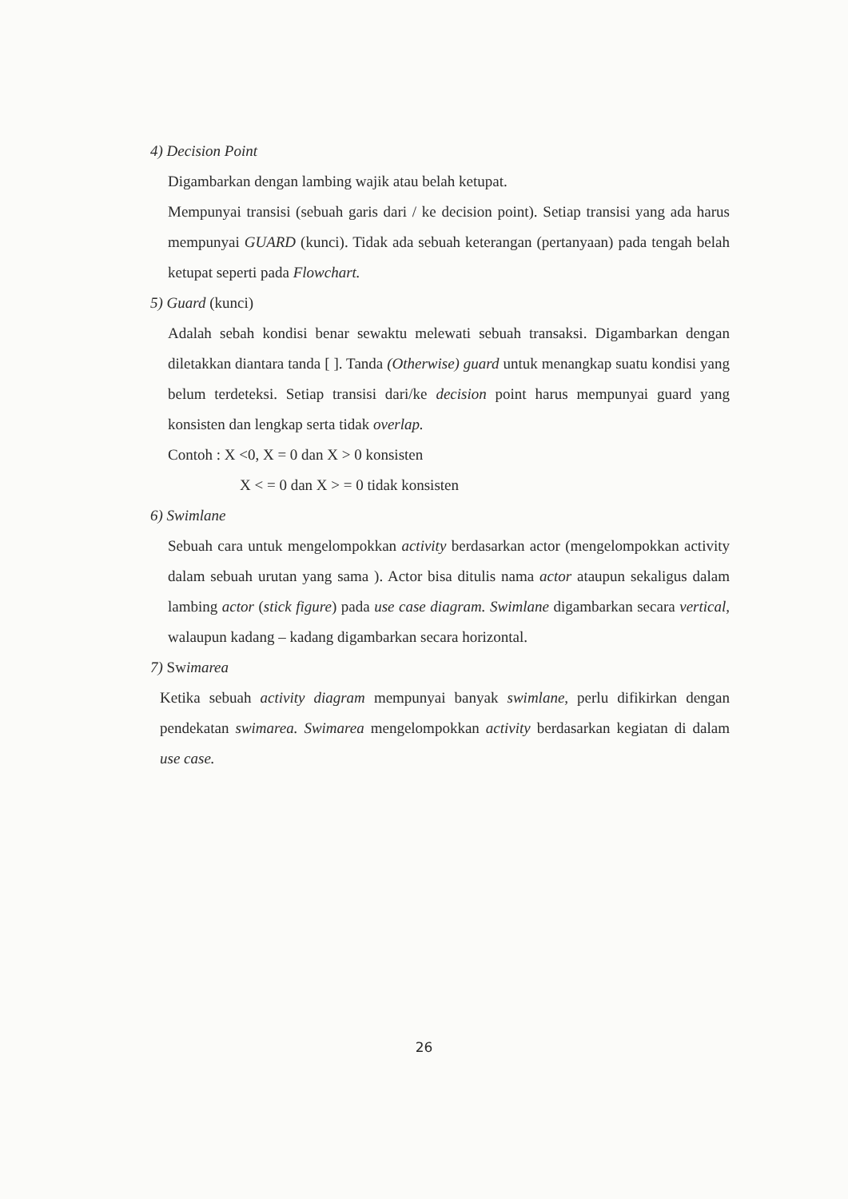4) Decision Point
Digambarkan dengan lambing wajik atau belah ketupat.
Mempunyai transisi (sebuah garis dari / ke decision point). Setiap transisi yang ada harus mempunyai GUARD (kunci). Tidak ada sebuah keterangan (pertanyaan) pada tengah belah ketupat seperti pada Flowchart.
5) Guard (kunci)
Adalah sebah kondisi benar sewaktu melewati sebuah transaksi. Digambarkan dengan diletakkan diantara tanda [ ]. Tanda (Otherwise) guard untuk menangkap suatu kondisi yang belum terdeteksi. Setiap transisi dari/ke decision point harus mempunyai guard yang konsisten dan lengkap serta tidak overlap.
Contoh : X <0, X = 0 dan X > 0 konsisten
X < = 0 dan X > = 0 tidak konsisten
6) Swimlane
Sebuah cara untuk mengelompokkan activity berdasarkan actor (mengelompokkan activity dalam sebuah urutan yang sama ). Actor bisa ditulis nama actor ataupun sekaligus dalam lambing actor (stick figure) pada use case diagram. Swimlane digambarkan secara vertical, walaupun kadang – kadang digambarkan secara horizontal.
7) Swimarea
Ketika sebuah activity diagram mempunyai banyak swimlane, perlu difikirkan dengan pendekatan swimarea. Swimarea mengelompokkan activity berdasarkan kegiatan di dalam use case.
26